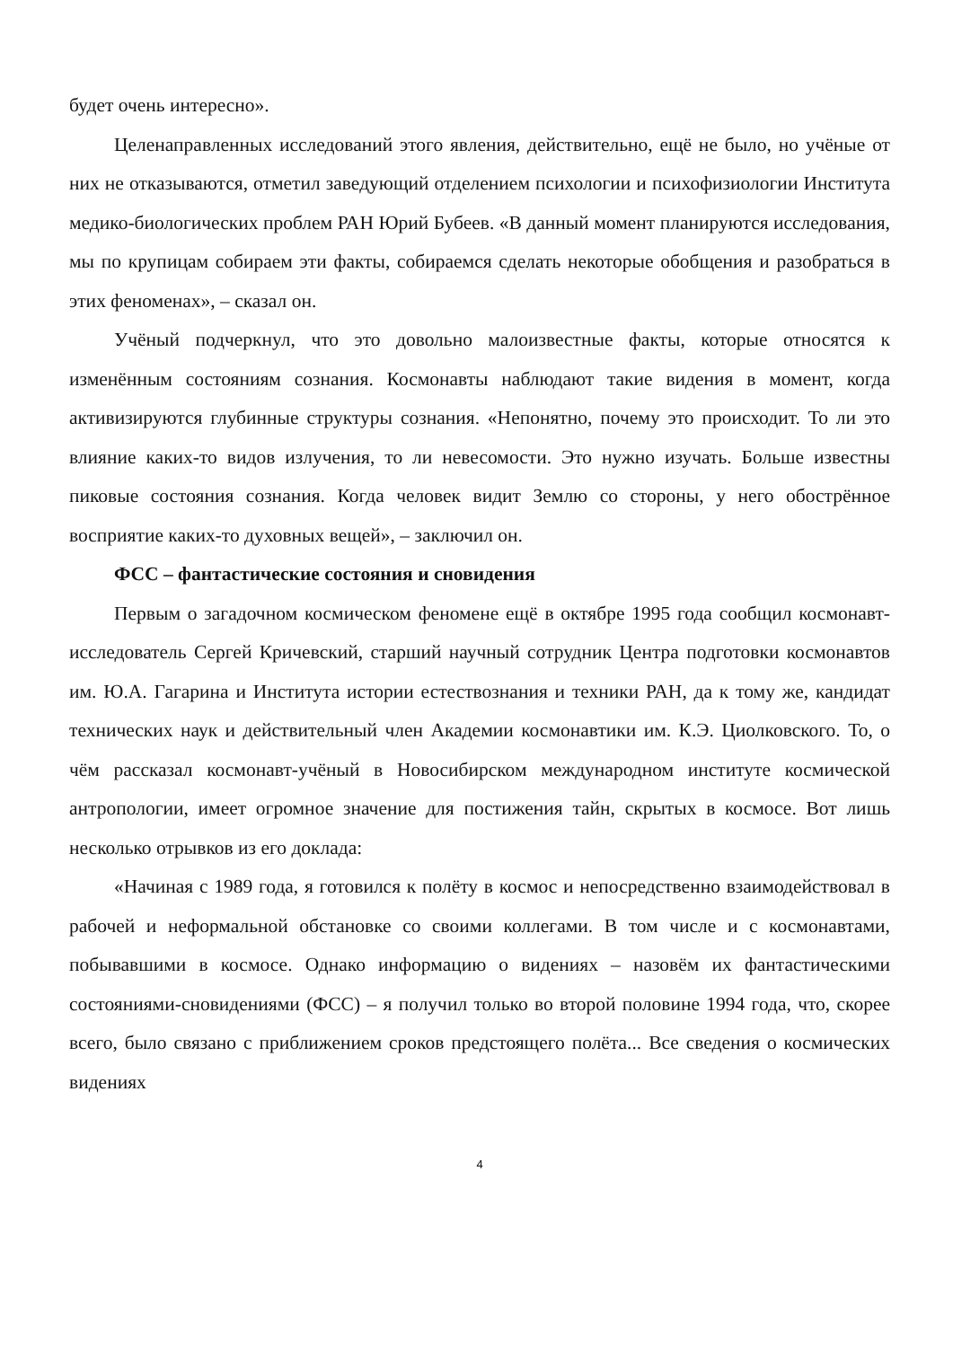будет очень интересно».
Целенаправленных исследований этого явления, действительно, ещё не было, но учёные от них не отказываются, отметил заведующий отделением психологии и психофизиологии Института медико-биологических проблем РАН Юрий Бубеев. «В данный момент планируются исследования, мы по крупицам собираем эти факты, собираемся сделать некоторые обобщения и разобраться в этих феноменах», – сказал он.
Учёный подчеркнул, что это довольно малоизвестные факты, которые относятся к изменённым состояниям сознания. Космонавты наблюдают такие видения в момент, когда активизируются глубинные структуры сознания. «Непонятно, почему это происходит. То ли это влияние каких-то видов излучения, то ли невесомости. Это нужно изучать. Больше известны пиковые состояния сознания. Когда человек видит Землю со стороны, у него обострённое восприятие каких-то духовных вещей», – заключил он.
ФСС – фантастические состояния и сновидения
Первым о загадочном космическом феномене ещё в октябре 1995 года сообщил космонавт-исследователь Сергей Кричевский, старший научный сотрудник Центра подготовки космонавтов им. Ю.А. Гагарина и Института истории естествознания и техники РАН, да к тому же, кандидат технических наук и действительный член Академии космонавтики им. К.Э. Циолковского. То, о чём рассказал космонавт-учёный в Новосибирском международном институте космической антропологии, имеет огромное значение для постижения тайн, скрытых в космосе. Вот лишь несколько отрывков из его доклада:
«Начиная с 1989 года, я готовился к полёту в космос и непосредственно взаимодействовал в рабочей и неформальной обстановке со своими коллегами. В том числе и с космонавтами, побывавшими в космосе. Однако информацию о видениях – назовём их фантастическими состояниями-сновидениями (ФСС) – я получил только во второй половине 1994 года, что, скорее всего, было связано с приближением сроков предстоящего полёта... Все сведения о космических видениях
4